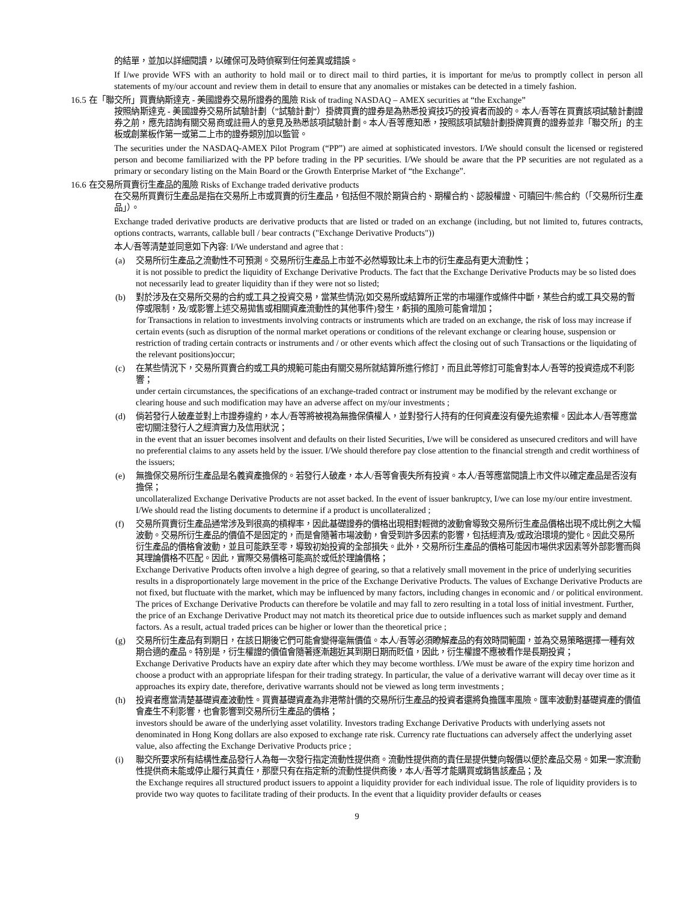的結單，並加以詳細閱讀，以確保可及時偵察到任何差異或錯誤。
If I/we provide WFS with an authority to hold mail or to direct mail to third parties, it is important for me/us to promptly collect in person all statements of my/our account and review them in detail to ensure that any anomalies or mistakes can be detected in a timely fashion.
16.5 在「聯交所」買賣納斯達克 - 美國證券交易所證券的風險 Risk of trading NASDAQ – AMEX securities at “the Exchange”
按照納斯達克 - 美國證券交易所試驗計劃（”試驗計劃”）掛牌買賣的證券是為熟悉投資技巧的投資者而設的。本人/吾等在買賣該項試驗計劃證券之前，應先諮詢有關交易商或註冊人的意見及熟悉該項試驗計劃。本人/吾等應知悉，按照該項試驗計劃掛牌買賣的證券並非「聯交所」的主板或創業板作第一或第二上市的證券類別加以監管。
The securities under the NASDAQ-AMEX Pilot Program (“PP”) are aimed at sophisticated investors. I/We should consult the licensed or registered person and become familiarized with the PP before trading in the PP securities. I/We should be aware that the PP securities are not regulated as a primary or secondary listing on the Main Board or the Growth Enterprise Market of “the Exchange”.
16.6 在交易所買賣衍生產品的風險 Risks of Exchange traded derivative products
在交易所買賣衍生產品是指在交易所上市或買賣的衍生產品，包括但不限於期貨合約、期權合約、認股權證、可贖回牛/熊合約（「交易所衍生產品」）。
Exchange traded derivative products are derivative products that are listed or traded on an exchange (including, but not limited to, futures contracts, options contracts, warrants, callable bull / bear contracts ("Exchange Derivative Products"))
本人/吾等清楚並同意如下內容: I/We understand and agree that :
(a) 交易所衍生產品之流動性不可預測。交易所衍生產品上市並不必然導致比未上市的衍生產品有更大流動性；
it is not possible to predict the liquidity of Exchange Derivative Products. The fact that the Exchange Derivative Products may be so listed does not necessarily lead to greater liquidity than if they were not so listed;
(b) 對於涉及在交易所交易的合約或工具之投資交易，當某些情況(如交易所或結算所正常的市場運作或條件中斷，某些合約或工具交易的暫停或限制，及/或影響上述交易拋售或相關資產流動性的其他事件)發生，虧損的風險可能會增加；
for Transactions in relation to investments involving contracts or instruments which are traded on an exchange, the risk of loss may increase if certain events (such as disruption of the normal market operations or conditions of the relevant exchange or clearing house, suspension or restriction of trading certain contracts or instruments and / or other events which affect the closing out of such Transactions or the liquidating of the relevant positions)occur;
(c) 在某些情況下，交易所買賣合約或工具的規範可能由有關交易所就結算所進行修訂，而且此等修訂可能會對本人/吾等的投資造成不利影響；
under certain circumstances, the specifications of an exchange-traded contract or instrument may be modified by the relevant exchange or clearing house and such modification may have an adverse affect on my/our investments ;
(d) 倘若發行人破產並對上市證券違約，本人/吾等將被視為無擔保債權人，並對發行人持有的任何資產沒有優先追索權。因此本人/吾等應當密切關注發行人之經濟實力及信用狀況；
in the event that an issuer becomes insolvent and defaults on their listed Securities, I/we will be considered as unsecured creditors and will have no preferential claims to any assets held by the issuer. I/We should therefore pay close attention to the financial strength and credit worthiness of the issuers;
(e) 無擔保交易所衍生產品是名義資產擔保的。若發行人破產，本人/吾等會喪失所有投資。本人/吾等應當閱讀上市文件以確定產品是否沒有擔保；
uncollateralized Exchange Derivative Products are not asset backed. In the event of issuer bankruptcy, I/we can lose my/our entire investment. I/We should read the listing documents to determine if a product is uncollateralized ;
(f) 交易所買賣衍生產品通常涉及到很高的槓桿率，因此基礎證券的價格出現相對輕微的波動會導致交易所衍生產品價格出現不成比例之大幅波動。交易所衍生產品的價值不是固定的，而是會隨著市場波動，會受到許多因素的影響，包括經濟及/或政治環境的變化。因此交易所衍生產品的價格會波動，並且可能跌至零，導致初始投資的全部損失。此外，交易所衍生產品的價格可能因市場供求因素等外部影響而與其理論價格不匹配。因此，實際交易價格可能高於或低於理論價格；
Exchange Derivative Products often involve a high degree of gearing, so that a relatively small movement in the price of underlying securities results in a disproportionately large movement in the price of the Exchange Derivative Products. The values of Exchange Derivative Products are not fixed, but fluctuate with the market, which may be influenced by many factors, including changes in economic and / or political environment. The prices of Exchange Derivative Products can therefore be volatile and may fall to zero resulting in a total loss of initial investment. Further, the price of an Exchange Derivative Product may not match its theoretical price due to outside influences such as market supply and demand factors. As a result, actual traded prices can be higher or lower than the theoretical price ;
(g) 交易所衍生產品有到期日，在該日期後它們可能會變得毫無價值。本人/吾等必須瞭解產品的有效時間範圍，並為交易策略選擇一種有效期合適的產品。特別是，衍生權證的價值會隨著逐漸趨近其到期日期而貶值，因此，衍生權證不應被看作是長期投資；
Exchange Derivative Products have an expiry date after which they may become worthless. I/We must be aware of the expiry time horizon and choose a product with an appropriate lifespan for their trading strategy. In particular, the value of a derivative warrant will decay over time as it approaches its expiry date, therefore, derivative warrants should not be viewed as long term investments ;
(h) 投資者應當清楚基礎資產波動性。買賣基礎資產為非港幣計價的交易所衍生產品的投資者還將負擔匯率風險。匯率波動對基礎資產的價值會產生不利影響，也會影響到交易所衍生產品的價格；
investors should be aware of the underlying asset volatility. Investors trading Exchange Derivative Products with underlying assets not denominated in Hong Kong dollars are also exposed to exchange rate risk. Currency rate fluctuations can adversely affect the underlying asset value, also affecting the Exchange Derivative Products price ;
(i) 聯交所要求所有結構性產品發行人為每一次發行指定流動性提供商。流動性提供商的責任是提供雙向報價以便於產品交易。如果一家流動性提供商未能或停止履行其責任，那麼只有在指定新的流動性提供商後，本人/吾等才能購買或銷售該產品；及
the Exchange requires all structured product issuers to appoint a liquidity provider for each individual issue. The role of liquidity providers is to provide two way quotes to facilitate trading of their products. In the event that a liquidity provider defaults or ceases
9